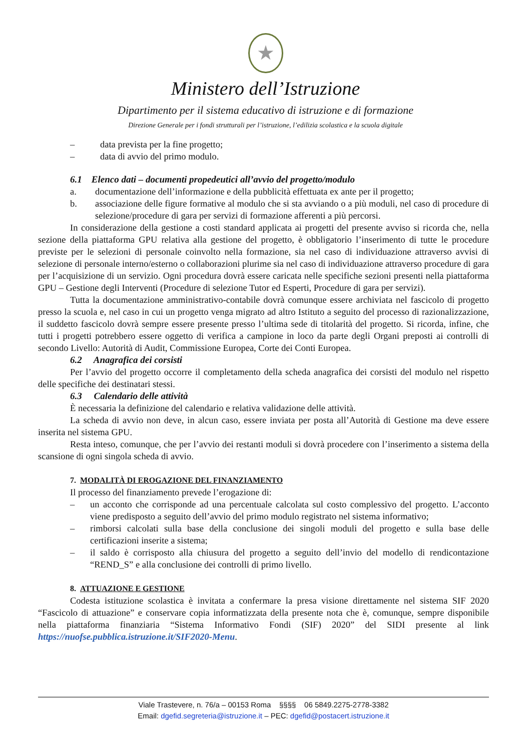★
Ministero dell’Istruzione
Dipartimento per il sistema educativo di istruzione e di formazione
Direzione Generale per i fondi strutturali per l’istruzione, l’edilizia scolastica e la scuola digitale
– data prevista per la fine progetto;
– data di avvio del primo modulo.
6.1 Elenco dati – documenti propedeutici all’avvio del progetto/modulo
a. documentazione dell’informazione e della pubblicità effettuata ex ante per il progetto;
b. associazione delle figure formative al modulo che si sta avviando o a più moduli, nel caso di procedure di selezione/procedure di gara per servizi di formazione afferenti a più percorsi.
In considerazione della gestione a costi standard applicata ai progetti del presente avviso si ricorda che, nella sezione della piattaforma GPU relativa alla gestione del progetto, è obbligatorio l’inserimento di tutte le procedure previste per le selezioni di personale coinvolto nella formazione, sia nel caso di individuazione attraverso avvisi di selezione di personale interno/esterno o collaborazioni plurime sia nel caso di individuazione attraverso procedure di gara per l’acquisizione di un servizio. Ogni procedura dovrà essere caricata nelle specifiche sezioni presenti nella piattaforma GPU – Gestione degli Interventi (Procedure di selezione Tutor ed Esperti, Procedure di gara per servizi).
Tutta la documentazione amministrativo-contabile dovrà comunque essere archiviata nel fascicolo di progetto presso la scuola e, nel caso in cui un progetto venga migrato ad altro Istituto a seguito del processo di razionalizzazione, il suddetto fascicolo dovrà sempre essere presente presso l’ultima sede di titolarità del progetto. Si ricorda, infine, che tutti i progetti potrebbero essere oggetto di verifica a campione in loco da parte degli Organi preposti ai controlli di secondo Livello: Autorità di Audit, Commissione Europea, Corte dei Conti Europea.
6.2 Anagrafica dei corsisti
Per l’avvio del progetto occorre il completamento della scheda anagrafica dei corsisti del modulo nel rispetto delle specifiche dei destinatari stessi.
6.3 Calendario delle attività
È necessaria la definizione del calendario e relativa validazione delle attività.
La scheda di avvio non deve, in alcun caso, essere inviata per posta all’Autorità di Gestione ma deve essere inserita nel sistema GPU.
Resta inteso, comunque, che per l’avvio dei restanti moduli si dovrà procedere con l’inserimento a sistema della scansione di ogni singola scheda di avvio.
7. MODALITÀ DI EROGAZIONE DEL FINANZIAMENTO
Il processo del finanziamento prevede l’erogazione di:
– un acconto che corrisponde ad una percentuale calcolata sul costo complessivo del progetto. L’acconto viene predisposto a seguito dell’avvio del primo modulo registrato nel sistema informativo;
– rimborsi calcolati sulla base della conclusione dei singoli moduli del progetto e sulla base delle certificazioni inserite a sistema;
– il saldo è corrisposto alla chiusura del progetto a seguito dell’invio del modello di rendicontazione “REND_S” e alla conclusione dei controlli di primo livello.
8. ATTUAZIONE E GESTIONE
Codesta istituzione scolastica è invitata a confermare la presa visione direttamente nel sistema SIF 2020 “Fascicolo di attuazione” e conservare copia informatizzata della presente nota che è, comunque, sempre disponibile nella piattaforma finanziaria “Sistema Informativo Fondi (SIF) 2020” del SIDI presente al link https://nuofse.pubblica.istruzione.it/SIF2020-Menu.
Viale Trastevere, n. 76/a – 00153 Roma §§§§ 06 5849.2275-2778-3382
Email: dgefid.segreteria@istruzione.it – PEC: dgefid@postacert.istruzione.it